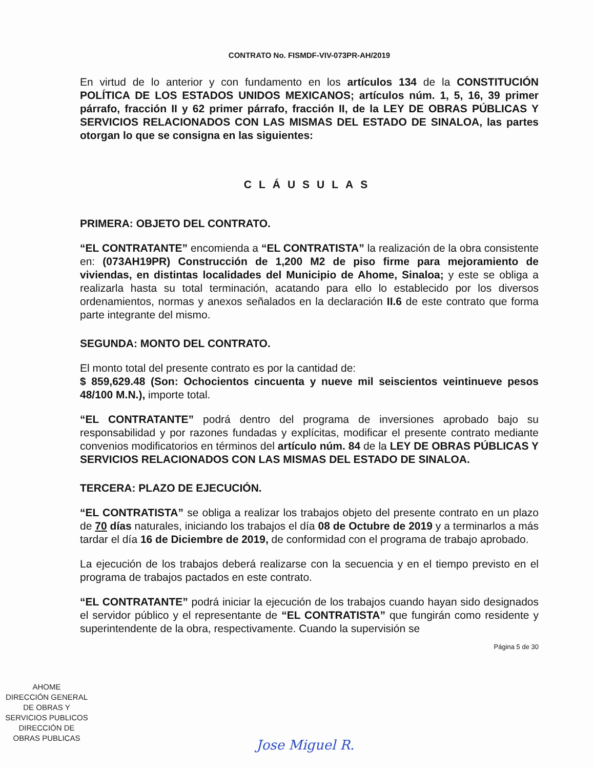CONTRATO No. FISMDF-VIV-073PR-AH/2019
En virtud de lo anterior y con fundamento en los artículos 134 de la CONSTITUCIÓN POLÍTICA DE LOS ESTADOS UNIDOS MEXICANOS; artículos núm. 1, 5, 16, 39 primer párrafo, fracción II y 62 primer párrafo, fracción II, de la LEY DE OBRAS PÚBLICAS Y SERVICIOS RELACIONADOS CON LAS MISMAS DEL ESTADO DE SINALOA, las partes otorgan lo que se consigna en las siguientes:
CLÁUSULAS
PRIMERA: OBJETO DEL CONTRATO.
“EL CONTRATANTE” encomienda a “EL CONTRATISTA” la realización de la obra consistente en: (073AH19PR) Construcción de 1,200 M2 de piso firme para mejoramiento de viviendas, en distintas localidades del Municipio de Ahome, Sinaloa; y este se obliga a realizarla hasta su total terminación, acatando para ello lo establecido por los diversos ordenamientos, normas y anexos señalados en la declaración II.6 de este contrato que forma parte integrante del mismo.
SEGUNDA: MONTO DEL CONTRATO.
El monto total del presente contrato es por la cantidad de:
$ 859,629.48 (Son: Ochocientos cincuenta y nueve mil seiscientos veintinueve pesos 48/100 M.N.), importe total.
“EL CONTRATANTE” podrá dentro del programa de inversiones aprobado bajo su responsabilidad y por razones fundadas y explícitas, modificar el presente contrato mediante convenios modificatorios en términos del artículo núm. 84 de la LEY DE OBRAS PÚBLICAS Y SERVICIOS RELACIONADOS CON LAS MISMAS DEL ESTADO DE SINALOA.
TERCERA: PLAZO DE EJECUCIÓN.
“EL CONTRATISTA” se obliga a realizar los trabajos objeto del presente contrato en un plazo de 70 días naturales, iniciando los trabajos el día 08 de Octubre de 2019 y a terminarlos a más tardar el día 16 de Diciembre de 2019, de conformidad con el programa de trabajo aprobado.
La ejecución de los trabajos deberá realizarse con la secuencia y en el tiempo previsto en el programa de trabajos pactados en este contrato.
“EL CONTRATANTE” podrá iniciar la ejecución de los trabajos cuando hayan sido designados el servidor público y el representante de “EL CONTRATISTA” que fungirán como residente y superintendente de la obra, respectivamente. Cuando la supervisión se
Página 5 de 30
AHOME
DIRECCIÓN GENERAL
DE OBRAS Y
SERVICIOS PUBLICOS
DIRECCIÓN DE
OBRAS PUBLICAS
Jose Miguel R.